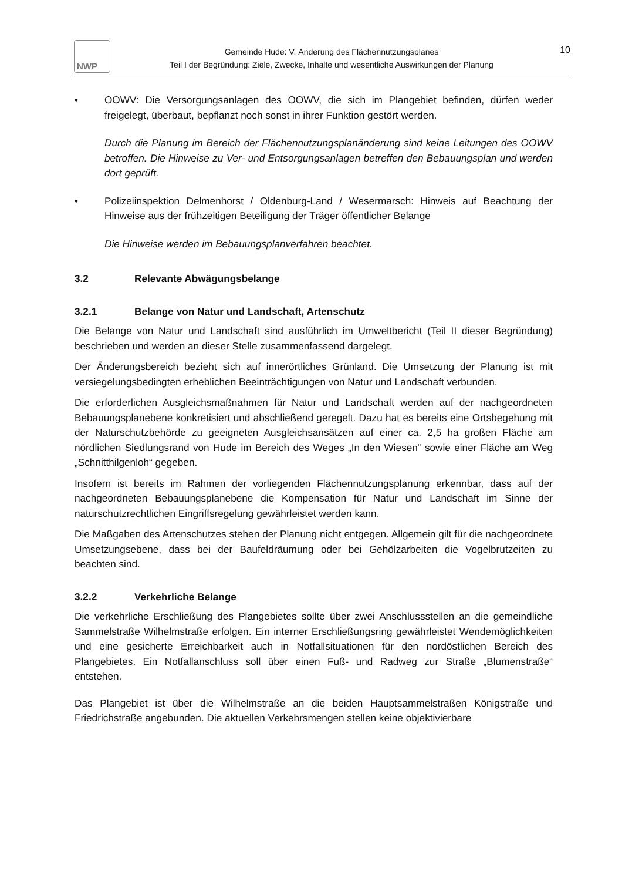NWP
Gemeinde Hude: V. Änderung des Flächennutzungsplanes
Teil I der Begründung: Ziele, Zwecke, Inhalte und wesentliche Auswirkungen der Planung
10
• OOWV: Die Versorgungsanlagen des OOWV, die sich im Plangebiet befinden, dürfen weder freigelegt, überbaut, bepflanzt noch sonst in ihrer Funktion gestört werden.
Durch die Planung im Bereich der Flächennutzungsplanänderung sind keine Leitungen des OOWV betroffen. Die Hinweise zu Ver- und Entsorgungsanlagen betreffen den Bebauungsplan und werden dort geprüft.
• Polizeiinspektion Delmenhorst / Oldenburg-Land / Wesermarsch: Hinweis auf Beachtung der Hinweise aus der frühzeitigen Beteiligung der Träger öffentlicher Belange
Die Hinweise werden im Bebauungsplanverfahren beachtet.
3.2 Relevante Abwägungsbelange
3.2.1 Belange von Natur und Landschaft, Artenschutz
Die Belange von Natur und Landschaft sind ausführlich im Umweltbericht (Teil II dieser Begründung) beschrieben und werden an dieser Stelle zusammenfassend dargelegt.
Der Änderungsbereich bezieht sich auf innerörtliches Grünland. Die Umsetzung der Planung ist mit versiegelungsbedingten erheblichen Beeinträchtigungen von Natur und Landschaft verbunden.
Die erforderlichen Ausgleichsmaßnahmen für Natur und Landschaft werden auf der nachgeordneten Bebauungsplanebene konkretisiert und abschließend geregelt. Dazu hat es bereits eine Ortsbegehung mit der Naturschutzbehörde zu geeigneten Ausgleichsansätzen auf einer ca. 2,5 ha großen Fläche am nördlichen Siedlungsrand von Hude im Bereich des Weges „In den Wiesen“ sowie einer Fläche am Weg „Schnitthilgenloh“ gegeben.
Insofern ist bereits im Rahmen der vorliegenden Flächennutzungsplanung erkennbar, dass auf der nachgeordneten Bebauungsplanebene die Kompensation für Natur und Landschaft im Sinne der naturschutzrechtlichen Eingriffsregelung gewährleistet werden kann.
Die Maßgaben des Artenschutzes stehen der Planung nicht entgegen. Allgemein gilt für die nachgeordnete Umsetzungsebene, dass bei der Baufeldräumung oder bei Gehölzarbeiten die Vogelbrutzeiten zu beachten sind.
3.2.2 Verkehrliche Belange
Die verkehrliche Erschließung des Plangebietes sollte über zwei Anschlussstellen an die gemeindliche Sammelstraße Wilhelmstraße erfolgen. Ein interner Erschließungsring gewährleistet Wendemöglichkeiten und eine gesicherte Erreichbarkeit auch in Notfallsituationen für den nordöstlichen Bereich des Plangebietes. Ein Notfallanschluss soll über einen Fuß- und Radweg zur Straße „Blumenstraße“ entstehen.
Das Plangebiet ist über die Wilhelmstraße an die beiden Hauptsammelstraßen Königstraße und Friedrichstraße angebunden. Die aktuellen Verkehrsmengen stellen keine objektivierbare